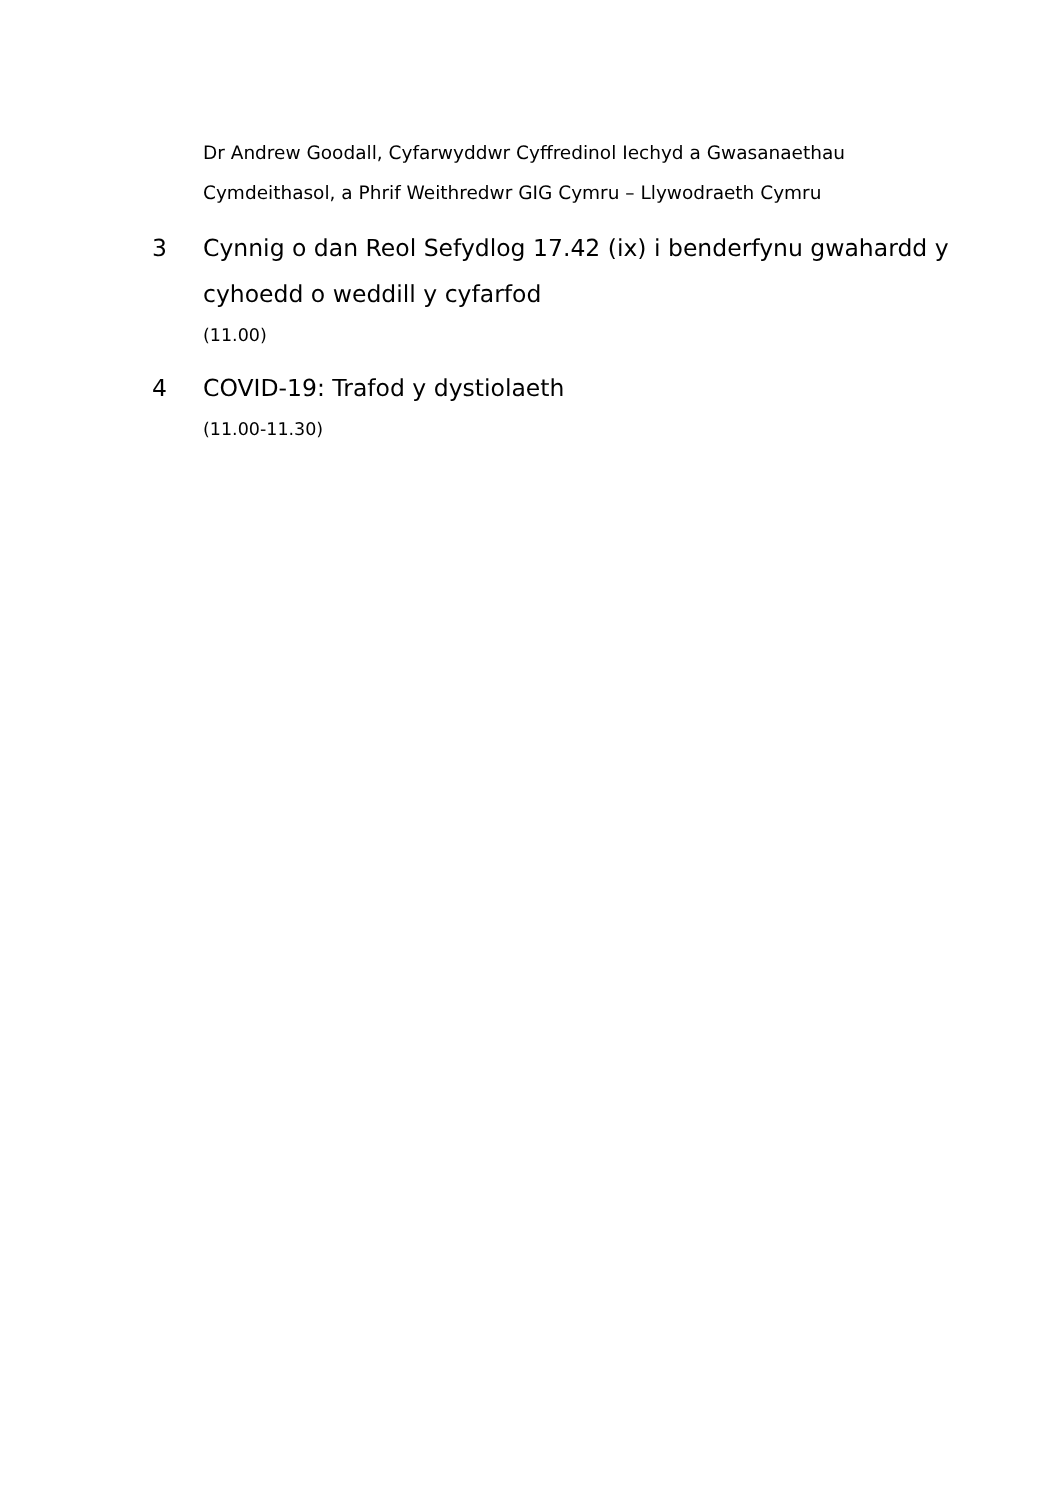Dr Andrew Goodall, Cyfarwyddwr Cyffredinol Iechyd a Gwasanaethau Cymdeithasol, a Phrif Weithredwr GIG Cymru – Llywodraeth Cymru
3 Cynnig o dan Reol Sefydlog 17.42 (ix) i benderfynu gwahardd y cyhoedd o weddill y cyfarfod
(11.00)
4 COVID-19: Trafod y dystiolaeth
(11.00-11.30)